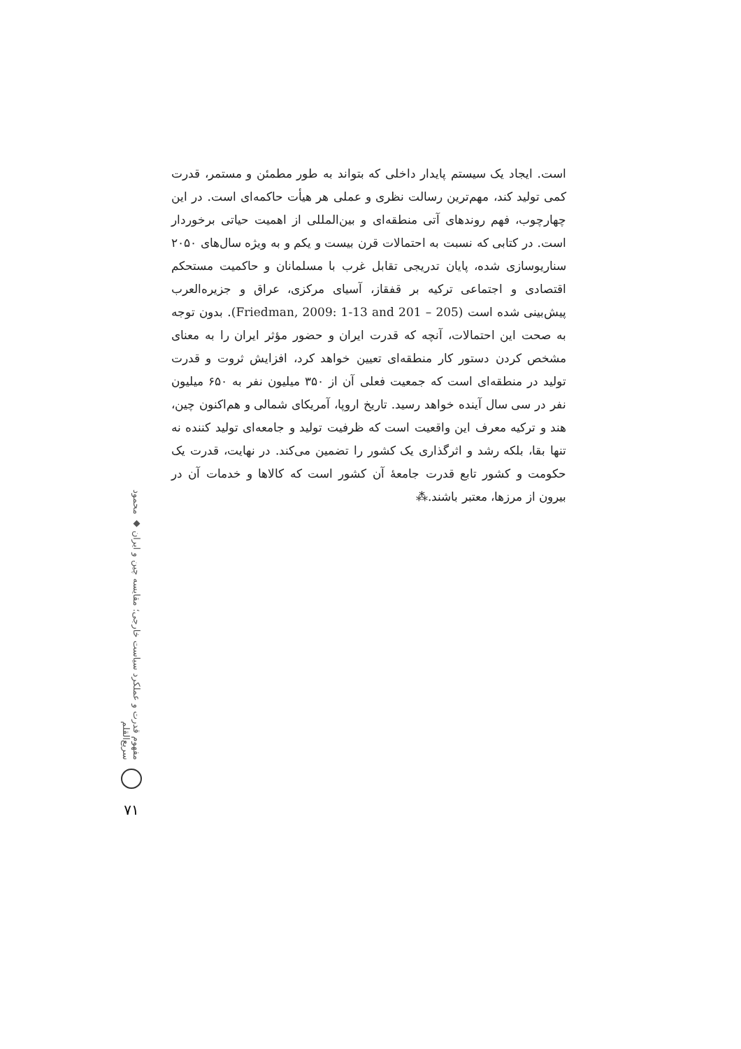است. ایجاد یک سیستم پایدار داخلی که بتواند به طور مطمئن و مستمر، قدرت کمی تولید کند، مهم‌ترین رسالت نظری و عملی هر هیأت حاکمه‌ای است. در این چهارچوب، فهم روندهای آتی منطقه‌ای و بین‌المللی از اهمیت حیاتی برخوردار است. در کتابی که نسبت به احتمالات قرن بیست و یکم و به ویژه سال‌های ۲۰۵۰ سناریوسازی شده، پایان تدریجی تقابل غرب با مسلمانان و حاکمیت مستحکم اقتصادی و اجتماعی ترکیه بر قفقاز، آسیای مرکزی، عراق و جزیره‌العرب پیش‌بینی شده است (Friedman, 2009: 1-13 and 201 – 205). بدون توجه به صحت این احتمالات، آنچه که قدرت ایران و حضور مؤثر ایران را به معنای مشخص کردن دستور کار منطقه‌ای تعیین خواهد کرد، افزایش ثروت و قدرت تولید در منطقه‌ای است که جمعیت فعلی آن از ۳۵۰ میلیون نفر به ۶۵۰ میلیون نفر در سی سال آینده خواهد رسید. تاریخ اروپا، آمریکای شمالی و هم‌اکنون چین، هند و ترکیه معرف این واقعیت است که ظرفیت تولید و جامعه‌ای تولید کننده نه تنها بقا، بلکه رشد و اثرگذاری یک کشور را تضمین می‌کند. در نهایت، قدرت یک حکومت و کشور تابع قدرت جامعهٔ آن کشور است که کالاها و خدمات آن در بیرون از مرزها، معتبر باشند.⁂
مفهوم قدرت و عملکرد سیاست خارجی؛ مقایسه چین و ایران ◆ محمود سریع‌القلم
۷۱